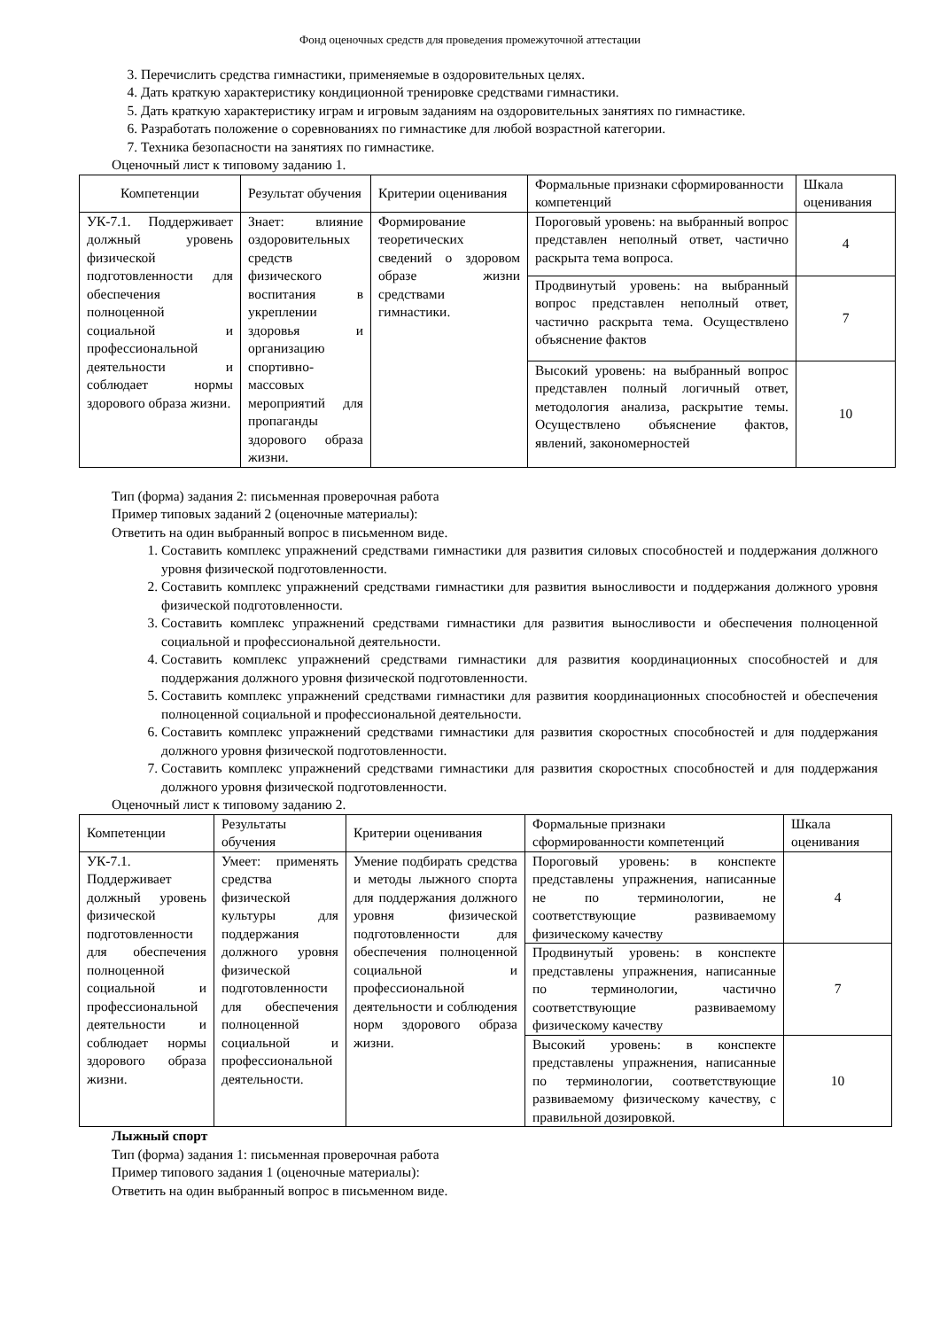Фонд оценочных средств для проведения промежуточной аттестации
3. Перечислить средства гимнастики, применяемые в оздоровительных целях.
4. Дать краткую характеристику кондиционной тренировке средствами гимнастики.
5. Дать краткую характеристику играм и игровым заданиям на оздоровительных занятиях по гимнастике.
6. Разработать положение о соревнованиях по гимнастике для любой возрастной категории.
7. Техника безопасности на занятиях по гимнастике.
Оценочный лист к типовому заданию 1.
| Компетенции | Результат обучения | Критерии оценивания | Формальные признаки сформированности компетенций | Шкала оценивания |
| --- | --- | --- | --- | --- |
| УК-7.1. Поддерживает должный уровень физической подготовленности для обеспечения полноценной социальной и профессиональной деятельности и соблюдает нормы здорового образа жизни. | Знает: влияние оздоровительных средств физического воспитания в укреплении здоровья и организацию спортивно-массовых мероприятий для пропаганды здорового образа жизни. | Формирование теоретических сведений о здоровом образе жизни средствами гимнастики. | Пороговый уровень: на выбранный вопрос представлен неполный ответ, частично раскрыта тема вопроса. | 4 |
| | | | Продвинутый уровень: на выбранный вопрос представлен неполный ответ, частично раскрыта тема. Осуществлено объяснение фактов | 7 |
| | | | Высокий уровень: на выбранный вопрос представлен полный логичный ответ, методология анализа, раскрытие темы. Осуществлено объяснение фактов, явлений, закономерностей | 10 |
Тип (форма) задания 2: письменная проверочная работа
Пример типовых заданий 2 (оценочные материалы):
Ответить на один выбранный вопрос в письменном виде.
1. Составить комплекс упражнений средствами гимнастики для развития силовых способностей и поддержания должного уровня физической подготовленности.
2. Составить комплекс упражнений средствами гимнастики для развития выносливости и поддержания должного уровня физической подготовленности.
3. Составить комплекс упражнений средствами гимнастики для развития выносливости и обеспечения полноценной социальной и профессиональной деятельности.
4. Составить комплекс упражнений средствами гимнастики для развития координационных способностей и для поддержания должного уровня физической подготовленности.
5. Составить комплекс упражнений средствами гимнастики для развития координационных способностей и обеспечения полноценной социальной и профессиональной деятельности.
6. Составить комплекс упражнений средствами гимнастики для развития скоростных способностей и для поддержания должного уровня физической подготовленности.
7. Составить комплекс упражнений средствами гимнастики для развития скоростных способностей и для поддержания должного уровня физической подготовленности.
Оценочный лист к типовому заданию 2.
| Компетенции | Результаты обучения | Критерии оценивания | Формальные признаки сформированности компетенций | Шкала оценивания |
| --- | --- | --- | --- | --- |
| УК-7.1. Поддерживает должный уровень физической подготовленности для обеспечения полноценной социальной и профессиональной деятельности и соблюдает нормы здорового образа жизни. | Умеет: применять средства физической культуры для поддержания должного уровня физической подготовленности для обеспечения полноценной социальной и профессиональной деятельности. | Умение подбирать средства и методы лыжного спорта для поддержания должного уровня физической подготовленности для обеспечения полноценной социальной и профессиональной деятельности и соблюдения норм здорового образа жизни. | Пороговый уровень: в конспекте представлены упражнения, написанные не по терминологии, не соответствующие развиваемому физическому качеству | 4 |
| | | | Продвинутый уровень: в конспекте представлены упражнения, написанные по терминологии, частично соответствующие развиваемому физическому качеству | 7 |
| | | | Высокий уровень: в конспекте представлены упражнения, написанные по терминологии, соответствующие развиваемому физическому качеству, с правильной дозировкой. | 10 |
Лыжный спорт
Тип (форма) задания 1: письменная проверочная работа
Пример типового задания 1 (оценочные материалы):
Ответить на один выбранный вопрос в письменном виде.